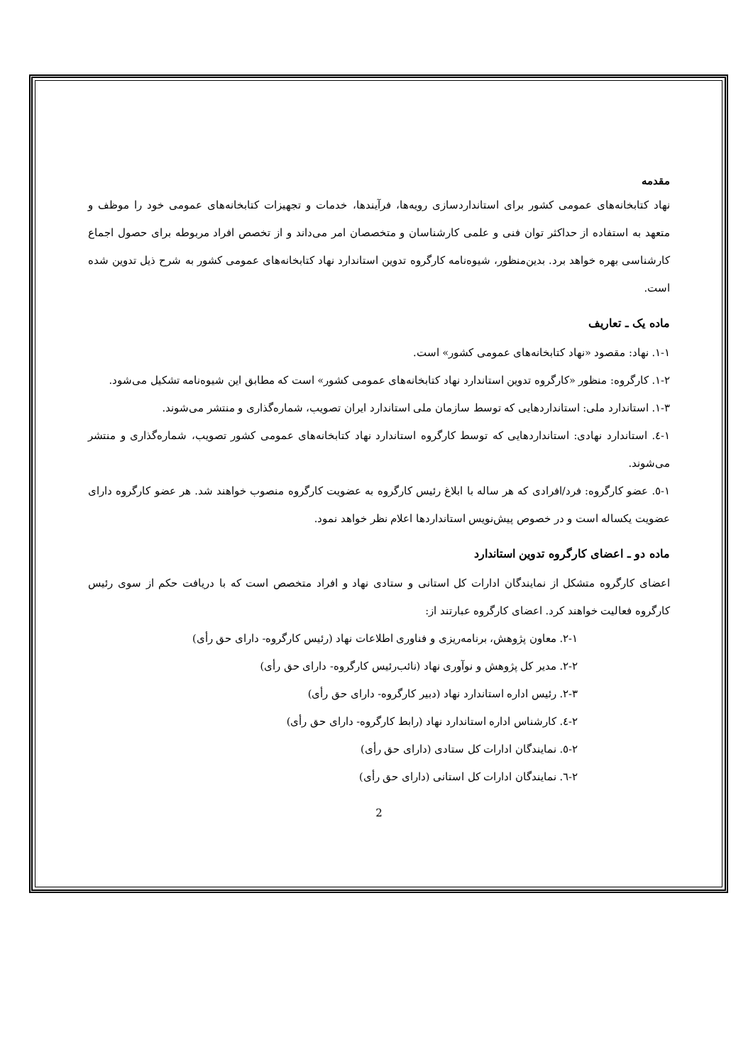مقدمه
نهاد کتابخانه‌های عمومی کشور برای استانداردسازی رویه‌ها، فرآیندها، خدمات و تجهیزات کتابخانه‌های عمومی خود را موظف و متعهد به استفاده از حداکثر توان فنی و علمی کارشناسان و متخصصان امر می‌داند و از تخصص افراد مربوطه برای حصول اجماع کارشناسی بهره خواهد برد. بدین‌منظور، شیوه‌نامه کارگروه تدوین استاندارد نهاد کتابخانه‌های عمومی کشور به شرح ذیل تدوین شده است.
ماده یک ـ تعاریف
۱-۱. نهاد: مقصود «نهاد کتابخانه‌های عمومی کشور» است.
۱-۲. کارگروه: منظور «کارگروه تدوین استاندارد نهاد کتابخانه‌های عمومی کشور» است که مطابق این شیوه‌نامه تشکیل می‌شود.
۱-۳. استاندارد ملی: استانداردهایی که توسط سازمان ملی استاندارد ایران تصویب، شماره‌گذاری و منتشر می‌شوند.
۱-٤. استاندارد نهادی: استانداردهایی که توسط کارگروه استاندارد نهاد کتابخانه‌های عمومی کشور تصویب، شماره‌گذاری و منتشر می‌شوند.
۱-٥. عضو کارگروه: فرد/افرادی که هر ساله با ابلاغ رئیس کارگروه به عضویت کارگروه منصوب خواهند شد. هر عضو کارگروه دارای عضویت یکساله است و در خصوص پیش‌نویس استانداردها اعلام نظر خواهد نمود.
ماده دو ـ اعضای کارگروه تدوین استاندارد
اعضای کارگروه متشکل از نمایندگان ادارات کل استانی و ستادی نهاد و افراد متخصص است که با دریافت حکم از سوی رئیس کارگروه فعالیت خواهند کرد. اعضای کارگروه عبارتند از:
۲-۱. معاون پژوهش، برنامه‌ریزی و فناوری اطلاعات نهاد (رئیس کارگروه- دارای حق رأی)
۲-۲. مدیر کل پژوهش و نوآوری نهاد (نائب‌رئیس کارگروه- دارای حق رأی)
۲-۳. رئیس اداره استاندارد نهاد (دبیر کارگروه- دارای حق رأی)
۲-٤. کارشناس اداره استاندارد نهاد (رابط کارگروه- دارای حق رأی)
۲-٥. نمایندگان ادارات کل ستادی (دارای حق رأی)
۲-٦. نمایندگان ادارات کل استانی (دارای حق رأی)
2